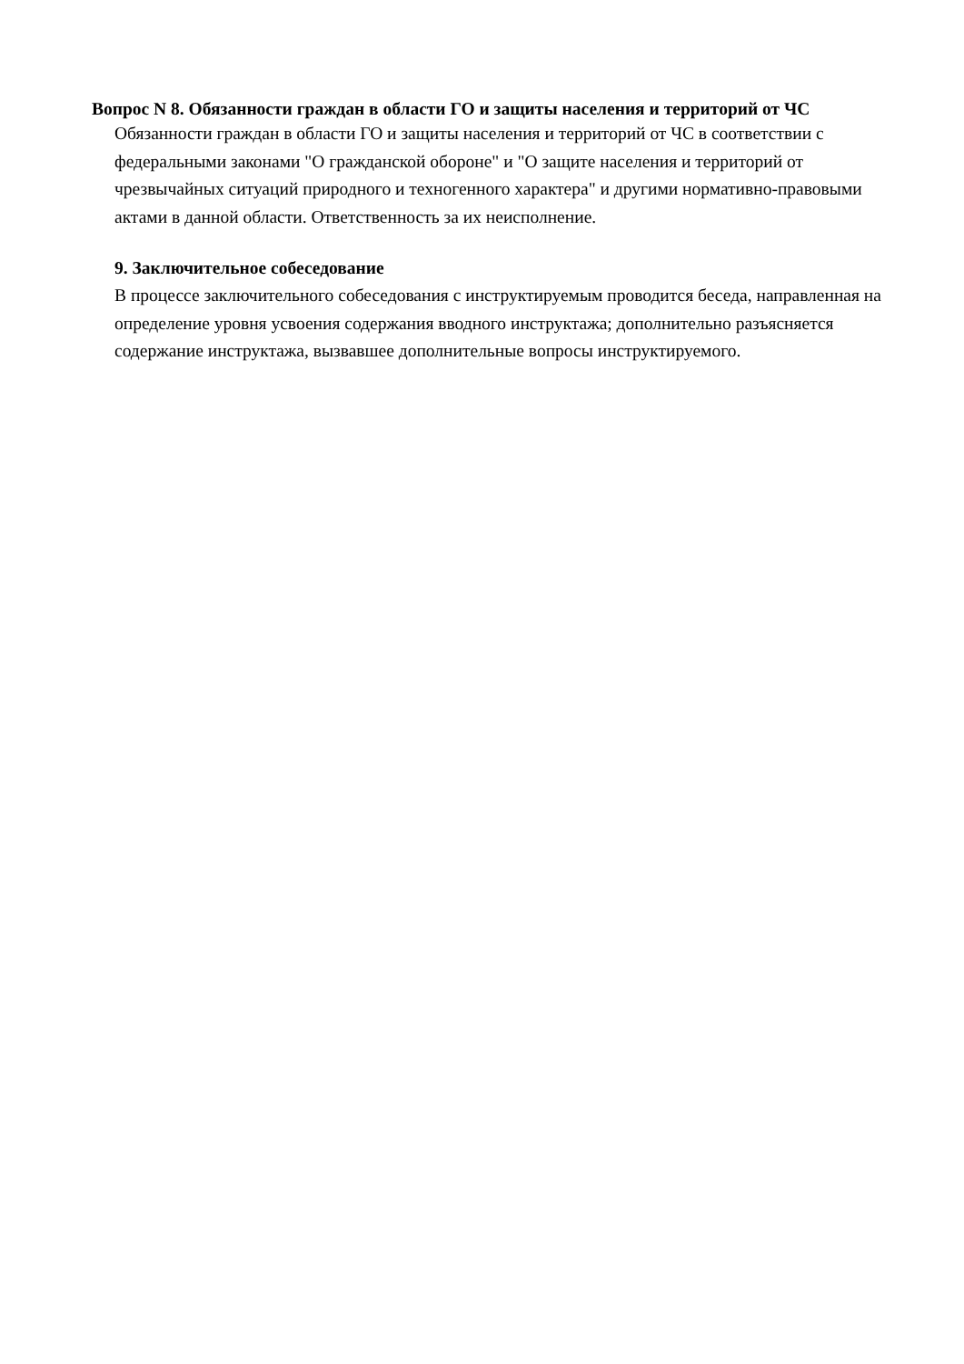Вопрос N 8. Обязанности граждан в области ГО и защиты населения и территорий от ЧС
Обязанности граждан в области ГО и защиты населения и территорий от ЧС в соответствии с федеральными законами "О гражданской обороне" и "О защите населения и территорий от чрезвычайных ситуаций природного и техногенного характера" и другими нормативно-правовыми актами в данной области. Ответственность за их неисполнение.
9. Заключительное собеседование
В процессе заключительного собеседования с инструктируемым проводится беседа, направленная на определение уровня усвоения содержания вводного инструктажа; дополнительно разъясняется содержание инструктажа, вызвавшее дополнительные вопросы инструктируемого.